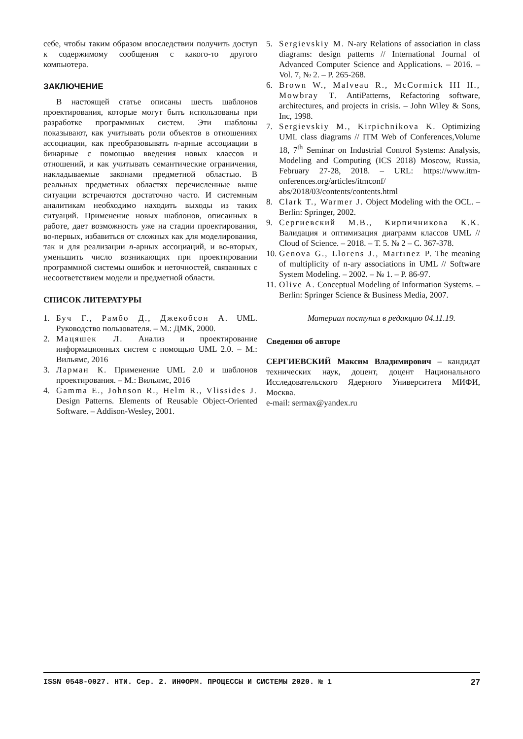себе, чтобы таким образом впоследствии получить доступ к содержимому сообщения с какого-то другого компьютера.
ЗАКЛЮЧЕНИЕ
В настоящей статье описаны шесть шаблонов проектирования, которые могут быть использованы при разработке программных систем. Эти шаблоны показывают, как учитывать роли объектов в отношениях ассоциации, как преобразовывать n-арные ассоциации в бинарные с помощью введения новых классов и отношений, и как учитывать семантические ограничения, накладываемые законами предметной областью. В реальных предметных областях перечисленные выше ситуации встречаются достаточно часто. И системным аналитикам необходимо находить выходы из таких ситуаций. Применение новых шаблонов, описанных в работе, дает возможность уже на стадии проектирования, во-первых, избавиться от сложных как для моделирования, так и для реализации n-арных ассоциаций, и во-вторых, уменьшить число возникающих при проектировании программной системы ошибок и неточностей, связанных с несоответствием модели и предметной области.
СПИСОК ЛИТЕРАТУРЫ
1. Буч Г., Рамбо Д., Джекобсон А. UML. Руководство пользователя. – М.: ДМК, 2000.
2. Мацяшек Л. Анализ и проектирование информационных систем с помощью UML 2.0. – М.: Вильямс, 2016
3. Ларман К. Применение UML 2.0 и шаблонов проектирования. – М.: Вильямс, 2016
4. Gamma E., Johnson R., Helm R., Vlissides J. Design Patterns. Elements of Reusable Object-Oriented Software. – Addison-Wesley, 2001.
5. Sergievskiy M. N-ary Relations of association in class diagrams: design patterns // International Journal of Advanced Computer Science and Applications. – 2016. – Vol. 7, № 2. – P. 265-268.
6. Brown W., Malveau R., McCormick III H., Mowbray T. AntiPatterns, Refactoring software, architectures, and projects in crisis. – John Wiley & Sons, Inc, 1998.
7. Sergievskiy M., Kirpichnikova K. Optimizing UML class diagrams // ITM Web of Conferences,Volume 18, 7<sup>th</sup> Seminar on Industrial Control Systems: Analysis, Modeling and Computing (ICS 2018) Moscow, Russia, February 27-28, 2018. – URL: https://www.itm-onferences.org/articles/itmconf/ abs/2018/03/contents/contents.html
8. Clark T., Warmer J. Object Modeling with the OCL. – Berlin: Springer, 2002.
9. Сергиевский М.В., Кирпичникова К.К. Валидация и оптимизация диаграмм классов UML // Cloud of Science. – 2018. – Т. 5. № 2 – С. 367-378.
10. Genova G., Llorens J., Martınez P. The meaning of multiplicity of n-ary associations in UML // Software System Modeling. – 2002. – № 1. – P. 86-97.
11. Olive A. Conceptual Modeling of Information Systems. – Berlin: Springer Science & Business Media, 2007.
Материал поступил в редакцию 04.11.19.
Сведения об авторе
СЕРГИЕВСКИЙ Максим Владимирович – кандидат технических наук, доцент, доцент Национального Исследовательского Ядерного Университета МИФИ, Москва.
e-mail: sermax@yandex.ru
ISSN 0548-0027. НТИ. Сер. 2. ИНФОРМ. ПРОЦЕССЫ И СИСТЕМЫ 2020. № 1 27